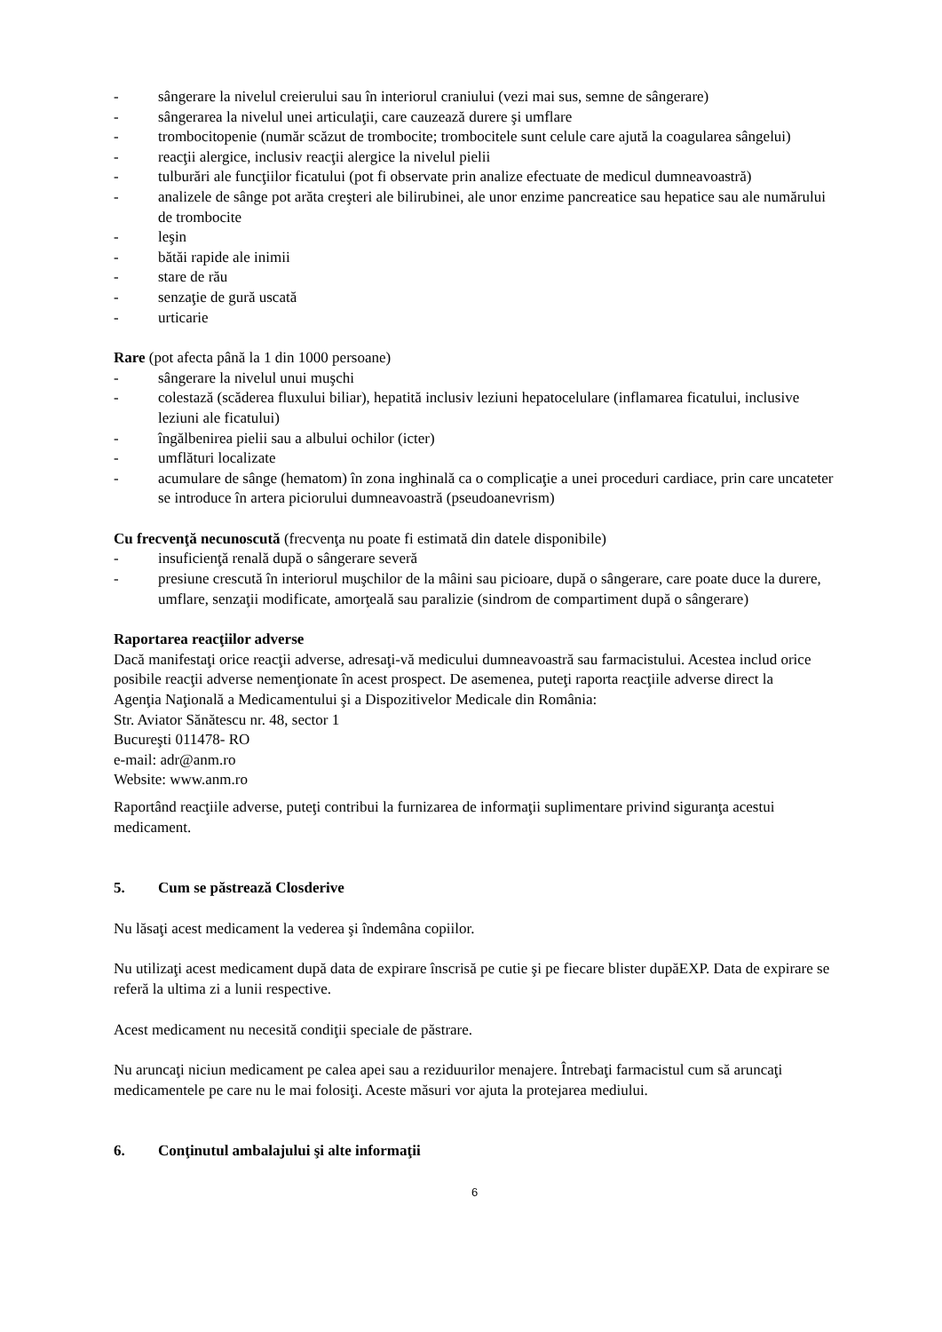- sângerare la nivelul creierului sau în interiorul craniului (vezi mai sus, semne de sângerare)
- sângerarea la nivelul unei articulaţii, care cauzează durere şi umflare
- trombocitopenie (număr scăzut de trombocite; trombocitele sunt celule care ajută la coagularea sângelui)
- reacţii alergice, inclusiv reacţii alergice la nivelul pielii
- tulburări ale funcţiilor ficatului (pot fi observate prin analize efectuate de medicul dumneavoastră)
- analizele de sânge pot arăta creşteri ale bilirubinei, ale unor enzime pancreatice sau hepatice sau ale numărului de trombocite
- leşin
- bătăi rapide ale inimii
- stare de rău
- senzaţie de gură uscată
- urticarie
Rare (pot afecta până la 1 din 1000 persoane)
- sângerare la nivelul unui muşchi
- colestază (scăderea fluxului biliar), hepatită inclusiv leziuni hepatocelulare (inflamarea ficatului, inclusive leziuni ale ficatului)
- îngălbenirea pielii sau a albului ochilor (icter)
- umflături localizate
- acumulare de sânge (hematom) în zona inghinală ca o complicaţie a unei proceduri cardiace, prin care uncateter se introduce în artera piciorului dumneavoastră (pseudoanevrism)
Cu frecvenţă necunoscută (frecvenţa nu poate fi estimată din datele disponibile)
- insuficienţă renală după o sângerare severă
- presiune crescută în interiorul muşchilor de la mâini sau picioare, după o sângerare, care poate duce la durere, umflare, senzaţii modificate, amorţeală sau paralizie (sindrom de compartiment după o sângerare)
Raportarea reacţiilor adverse
Dacă manifestaţi orice reacţii adverse, adresaţi-vă medicului dumneavoastră sau farmacistului. Acestea includ orice posibile reacţii adverse nemenţionate în acest prospect. De asemenea, puteţi raporta reacţiile adverse direct la
Agenţia Naţională a Medicamentului şi a Dispozitivelor Medicale din România:
Str. Aviator Sănătescu nr. 48, sector 1
Bucureşti 011478- RO
e-mail: adr@anm.ro
Website: www.anm.ro
Raportând reacţiile adverse, puteţi contribui la furnizarea de informaţii suplimentare privind siguranţa acestui medicament.
5. Cum se păstrează Closderive
Nu lăsaţi acest medicament la vederea şi îndemâna copiilor.
Nu utilizaţi acest medicament după data de expirare înscrisă pe cutie şi pe fiecare blister dupăEXP. Data de expirare se referă la ultima zi a lunii respective.
Acest medicament nu necesită condiţii speciale de păstrare.
Nu aruncaţi niciun medicament pe calea apei sau a reziduurilor menajere. Întrebaţi farmacistul cum să aruncaţi medicamentele pe care nu le mai folosiţi. Aceste măsuri vor ajuta la protejarea mediului.
6. Conţinutul ambalajului şi alte informaţii
6